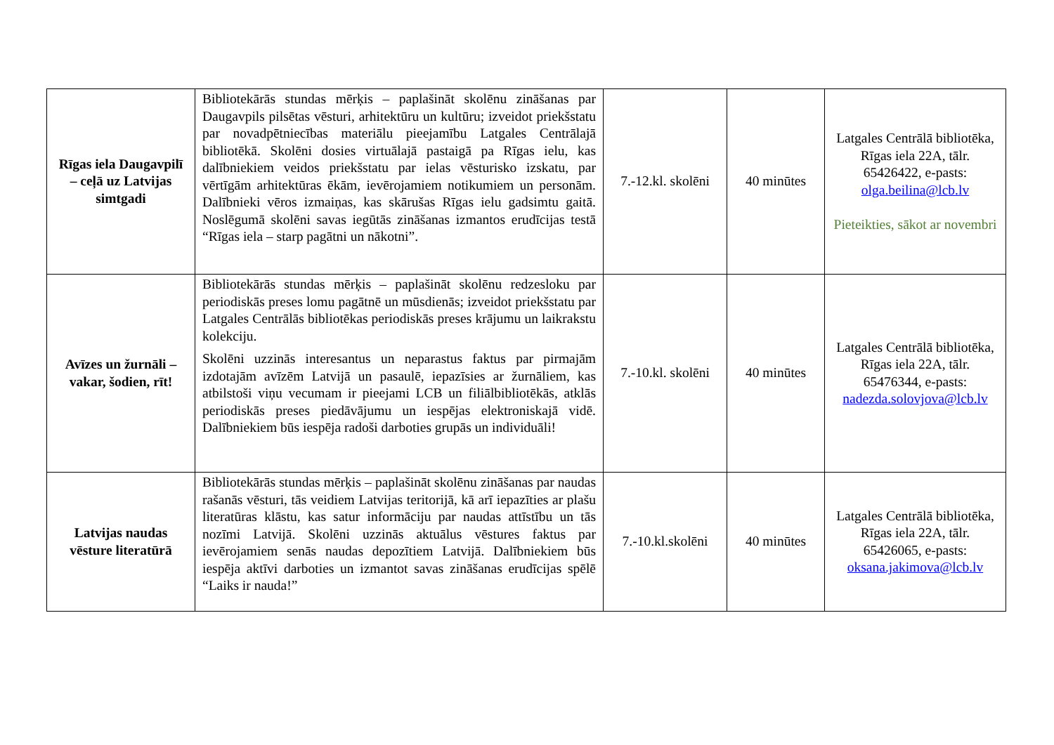| Rīgas iela Daugavpilī – ceļā uz Latvijas simtgadi | Bibliotekārās stundas mērķis – paplašināt skolēnu zināšanas par Daugavpils pilsētas vēsturi, arhitektūru un kultūru; izveidot priekšstatu par novadpētniecības materiālu pieejamību Latgales Centrālajā bibliotēkā. Skolēni dosies virtuālajā pastaigā pa Rīgas ielu, kas dalībniekiem veidos priekšstatu par ielas vēsturisko izskatu, par vērtīgām arhitektūras ēkām, ievērojamiem notikumiem un personām. Dalībnieki vēros izmaiņas, kas skārušas Rīgas ielu gadsimtu gaitā. Noslēgumā skolēni savas iegūtās zināšanas izmantos erudīcijas testā “Rīgas iela – starp pagātni un nākotni”. | 7.-12.kl. skolēni | 40 minūtes | Latgales Centrālā bibliotēka, Rīgas iela 22A, tālr. 65426422, e-pasts: olga.beilina@lcb.lv Pieteikties, sākot ar novembri |
| Avīzes un žurnāli – vakar, šodien, rīt! | Bibliotekārās stundas mērķis – paplašināt skolēnu redzesloku par periodiskās preses lomu pagātnē un mūsdienās; izveidot priekšstatu par Latgales Centrālās bibliotēkas periodiskās preses krājumu un laikrakstu kolekciju. Skolēni uzzinās interesantus un neparastus faktus par pirmajām izdotajām avīzēm Latvijā un pasaulē, iepazīsies ar žurnāliem, kas atbilstoši viņu vecumam ir pieejami LCB un filiālbibliotēkās, atklās periodiskās preses piedāvājumu un iespējas elektroniskajā vidē. Dalībniekiem būs iespēja radoši darboties grupās un individuāli! | 7.-10.kl. skolēni | 40 minūtes | Latgales Centrālā bibliotēka, Rīgas iela 22A, tālr. 65476344, e-pasts: nadezda.solovjova@lcb.lv |
| Latvijas naudas vēsture literatūrā | Bibliotekārās stundas mērķis – paplašināt skolēnu zināšanas par naudas rašanās vēsturi, tās veidiem Latvijas teritorijā, kā arī iepazīties ar plašu literatūras klāstu, kas satur informāciju par naudas attīstību un tās nozīmi Latvijā. Skolēni uzzinās aktuālus vēstures faktus par ievērojamiem senās naudas depozītiem Latvijā. Dalībniekiem būs iespēja aktīvi darboties un izmantot savas zināšanas erudīcijas spēlē “Laiks ir nauda!” | 7.-10.kl.skolēni | 40 minūtes | Latgales Centrālā bibliotēka, Rīgas iela 22A, tālr. 65426065, e-pasts: oksana.jakimova@lcb.lv |